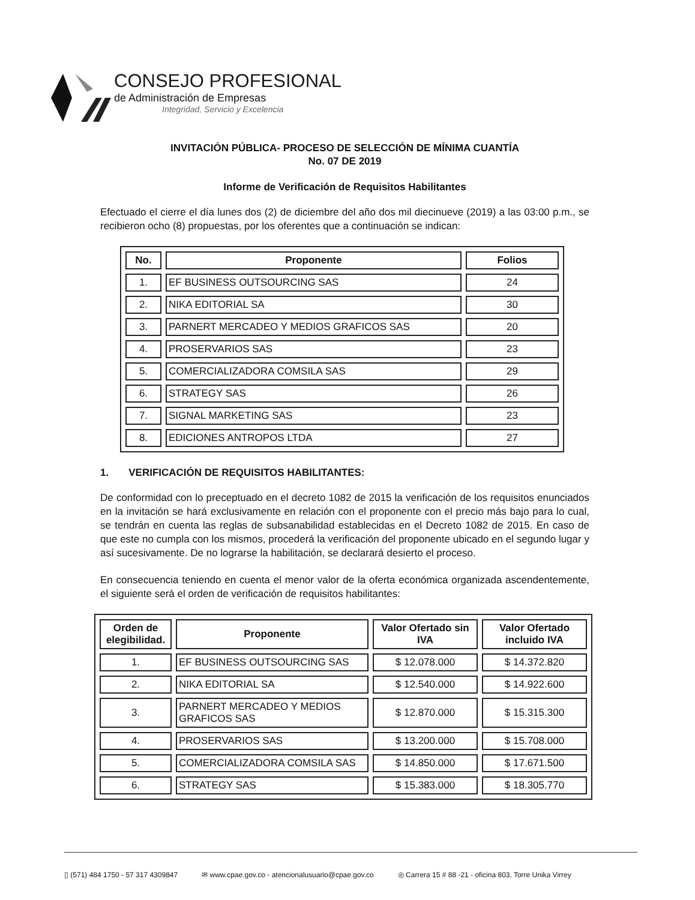CONSEJO PROFESIONAL
de Administración de Empresas
Integridad, Servicio y Excelencia
INVITACIÓN PÚBLICA- PROCESO DE SELECCIÓN DE MÍNIMA CUANTÍA
No. 07 DE 2019
Informe de Verificación de Requisitos Habilitantes
Efectuado el cierre el día lunes dos (2) de diciembre del año dos mil diecinueve (2019) a las 03:00 p.m., se recibieron ocho (8) propuestas, por los oferentes que a continuación se indican:
| No. | Proponente | Folios |
| --- | --- | --- |
| 1. | EF BUSINESS OUTSOURCING SAS | 24 |
| 2. | NIKA EDITORIAL SA | 30 |
| 3. | PARNERT MERCADEO Y MEDIOS GRAFICOS SAS | 20 |
| 4. | PROSERVARIOS SAS | 23 |
| 5. | COMERCIALIZADORA COMSILA SAS | 29 |
| 6. | STRATEGY SAS | 26 |
| 7. | SIGNAL MARKETING SAS | 23 |
| 8. | EDICIONES ANTROPOS LTDA | 27 |
1. VERIFICACIÓN DE REQUISITOS HABILITANTES:
De conformidad con lo preceptuado en el decreto 1082 de 2015 la verificación de los requisitos enunciados en la invitación se hará exclusivamente en relación con el proponente con el precio más bajo para lo cual, se tendrán en cuenta las reglas de subsanabilidad establecidas en el Decreto 1082 de 2015. En caso de que este no cumpla con los mismos, procederá la verificación del proponente ubicado en el segundo lugar y así sucesivamente. De no lograrse la habilitación, se declarará desierto el proceso.
En consecuencia teniendo en cuenta el menor valor de la oferta económica organizada ascendentemente, el siguiente será el orden de verificación de requisitos habilitantes:
| Orden de elegibilidad. | Proponente | Valor Ofertado sin IVA | Valor Ofertado incluido IVA |
| --- | --- | --- | --- |
| 1. | EF BUSINESS OUTSOURCING SAS | $ 12.078.000 | $ 14.372.820 |
| 2. | NIKA EDITORIAL SA | $ 12.540.000 | $ 14.922.600 |
| 3. | PARNERT MERCADEO Y MEDIOS GRAFICOS SAS | $ 12.870.000 | $ 15.315.300 |
| 4. | PROSERVARIOS SAS | $ 13.200.000 | $ 15.708.000 |
| 5. | COMERCIALIZADORA COMSILA SAS | $ 14.850.000 | $ 17.671.500 |
| 6. | STRATEGY SAS | $ 15.383.000 | $ 18.305.770 |
▯ (571) 484 1750 - 57 317 4309847 ✉ www.cpae.gov.co - atencionalusuario@cpae.gov.co ◎ Carrera 15 # 88 -21 - oficina 803, Torre Unika Virrey